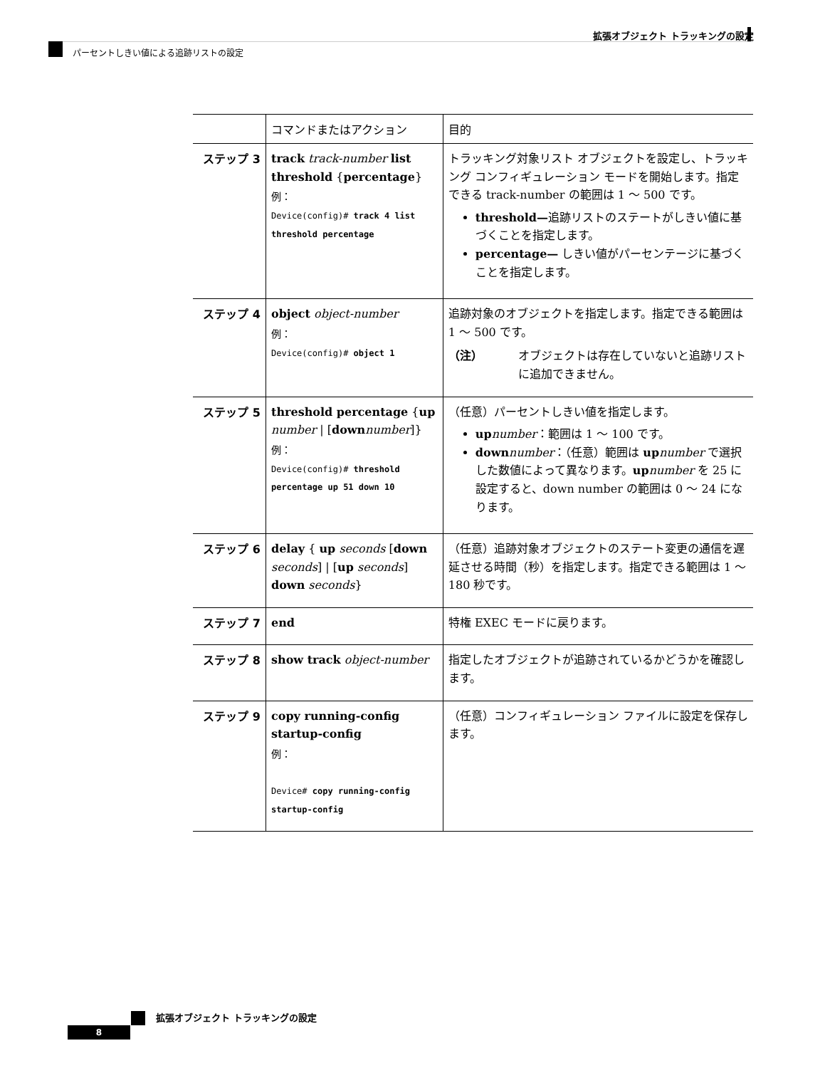拡張オブジェクト トラッキングの設定
パーセントしきい値による追跡リストの設定
| | コマンドまたはアクション | 目的 |
| --- | --- | --- |
| ステップ 3 | track track-number list threshold { percentage } 例： Device(config)# track 4 list threshold percentage | トラッキング対象リスト オブジェクトを設定し、トラッキング コンフィギュレーション モードを開始します。指定できる track-number の範囲は 1 ～ 500 です。 threshold— 追跡リストのステートがしきい値に基づくことを指定します。 percentage— しきい値がパーセンテージに基づくことを指定します。 |
| ステップ 4 | object object-number 例： Device(config)# object 1 | 追跡対象のオブジェクトを指定します。指定できる範囲は 1 ～ 500 です。 （注） オブジェクトは存在していないと追跡リストに追加できません。 |
| ステップ 5 | threshold percentage { up number / [ down number ]} 例： Device(config)# threshold percentage up 51 down 10 | （任意）パーセントしきい値を指定します。 up number ：範囲は 1 ～ 100 です。 down number ：（任意）範囲は up number で選択した数値によって異なります。 up number を 25 に設定すると、down number の範囲は 0 ～ 24 になります。 |
| ステップ 6 | delay { up seconds [ down seconds ] / [ up seconds ] down seconds } | （任意）追跡対象オブジェクトのステート変更の通信を遅延させる時間（秒）を指定します。指定できる範囲は 1 ～ 180 秒です。 |
| ステップ 7 | end | 特権 EXEC モードに戻ります。 |
| ステップ 8 | show track object-number | 指定したオブジェクトが追跡されているかどうかを確認します。 |
| ステップ 9 | copy running-config startup-config 例： Device# copy running-config startup-config | （任意）コンフィギュレーション ファイルに設定を保存します。 |
拡張オブジェクト トラッキングの設定
8